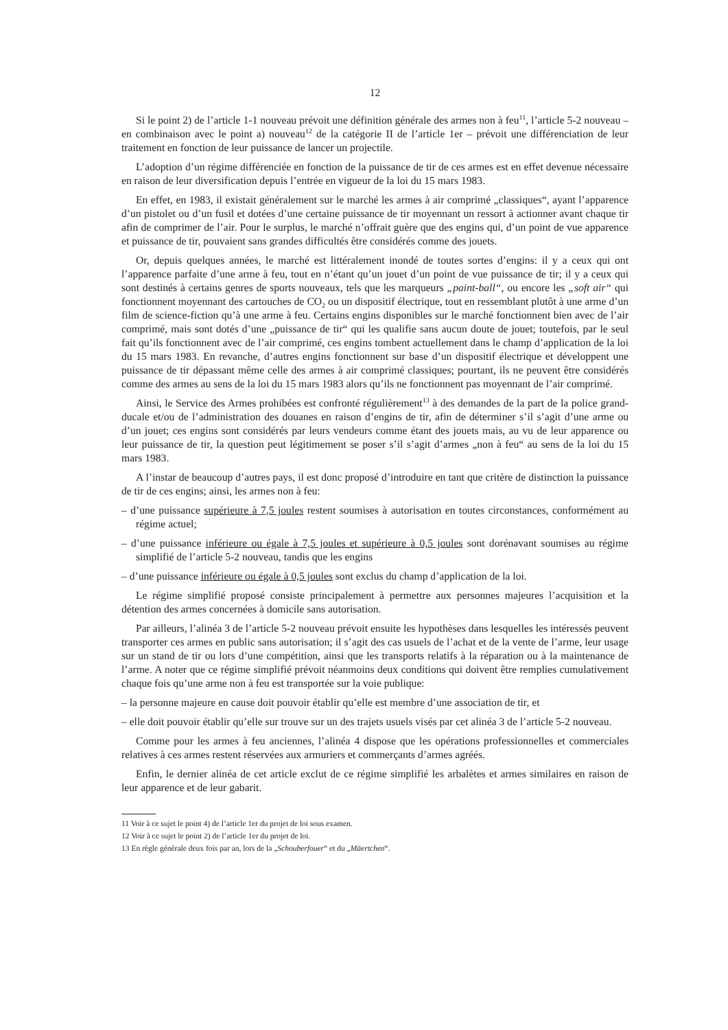12
Si le point 2) de l’article 1-1 nouveau prévoit une définition générale des armes non à feu<sup>11</sup>, l’article 5-2 nouveau – en combinaison avec le point a) nouveau<sup>12</sup> de la catégorie II de l’article 1er – prévoit une différenciation de leur traitement en fonction de leur puissance de lancer un projectile.
L’adoption d’un régime différenciée en fonction de la puissance de tir de ces armes est en effet devenue nécessaire en raison de leur diversification depuis l’entrée en vigueur de la loi du 15 mars 1983.
En effet, en 1983, il existait généralement sur le marché les armes à air comprimé „classiques“, ayant l’apparence d’un pistolet ou d’un fusil et dotées d’une certaine puissance de tir moyennant un ressort à actionner avant chaque tir afin de comprimer de l’air. Pour le surplus, le marché n’offrait guère que des engins qui, d’un point de vue apparence et puissance de tir, pouvaient sans grandes difficultés être considérés comme des jouets.
Or, depuis quelques années, le marché est littéralement inondé de toutes sortes d’engins: il y a ceux qui ont l’apparence parfaite d’une arme à feu, tout en n’étant qu’un jouet d’un point de vue puissance de tir; il y a ceux qui sont destinés à certains genres de sports nouveaux, tels que les marqueurs „paint-ball“, ou encore les „soft air“ qui fonctionnent moyennant des cartouches de CO<sub>2</sub> ou un dispositif électrique, tout en ressemblant plutôt à une arme d’un film de science-fiction qu’à une arme à feu. Certains engins disponibles sur le marché fonctionnent bien avec de l’air comprimé, mais sont dotés d’une „puissance de tir“ qui les qualifie sans aucun doute de jouet; toutefois, par le seul fait qu’ils fonctionnent avec de l’air comprimé, ces engins tombent actuellement dans le champ d’application de la loi du 15 mars 1983. En revanche, d’autres engins fonctionnent sur base d’un dispositif électrique et développent une puissance de tir dépassant même celle des armes à air comprimé classiques; pourtant, ils ne peuvent être considérés comme des armes au sens de la loi du 15 mars 1983 alors qu’ils ne fonctionnent pas moyennant de l’air comprimé.
Ainsi, le Service des Armes prohibées est confronté régulièrement<sup>13</sup> à des demandes de la part de la police grand-ducale et/ou de l’administration des douanes en raison d’engins de tir, afin de déterminer s’il s’agit d’une arme ou d’un jouet; ces engins sont considérés par leurs vendeurs comme étant des jouets mais, au vu de leur apparence ou leur puissance de tir, la question peut légitimement se poser s’il s’agit d’armes „non à feu“ au sens de la loi du 15 mars 1983.
A l’instar de beaucoup d’autres pays, il est donc proposé d’introduire en tant que critère de distinction la puissance de tir de ces engins; ainsi, les armes non à feu:
– d’une puissance supérieure à 7,5 joules restent soumises à autorisation en toutes circonstances, conformément au régime actuel;
– d’une puissance inférieure ou égale à 7,5 joules et supérieure à 0,5 joules sont dorénavant soumises au régime simplifié de l’article 5-2 nouveau, tandis que les engins
– d’une puissance inférieure ou égale à 0,5 joules sont exclus du champ d’application de la loi.
Le régime simplifié proposé consiste principalement à permettre aux personnes majeures l’acquisition et la détention des armes concernées à domicile sans autorisation.
Par ailleurs, l’alinéa 3 de l’article 5-2 nouveau prévoit ensuite les hypothèses dans lesquelles les intéressés peuvent transporter ces armes en public sans autorisation; il s’agit des cas usuels de l’achat et de la vente de l’arme, leur usage sur un stand de tir ou lors d’une compétition, ainsi que les transports relatifs à la réparation ou à la maintenance de l’arme. A noter que ce régime simplifié prévoit néanmoins deux conditions qui doivent être remplies cumulativement chaque fois qu’une arme non à feu est transportée sur la voie publique:
– la personne majeure en cause doit pouvoir établir qu’elle est membre d’une association de tir, et
– elle doit pouvoir établir qu’elle sur trouve sur un des trajets usuels visés par cet alinéa 3 de l’article 5-2 nouveau.
Comme pour les armes à feu anciennes, l’alinéa 4 dispose que les opérations professionnelles et commerciales relatives à ces armes restent réservées aux armuriers et commerçants d’armes agréés.
Enfin, le dernier alinéa de cet article exclut de ce régime simplifié les arbalètes et armes similaires en raison de leur apparence et de leur gabarit.
11 Voir à ce sujet le point 4) de l’article 1er du projet de loi sous examen.
12 Voir à ce sujet le point 2) de l’article 1er du projet de loi.
13 En règle générale deux fois par an, lors de la „Schouberfouer“ et du „Mäertchen“.